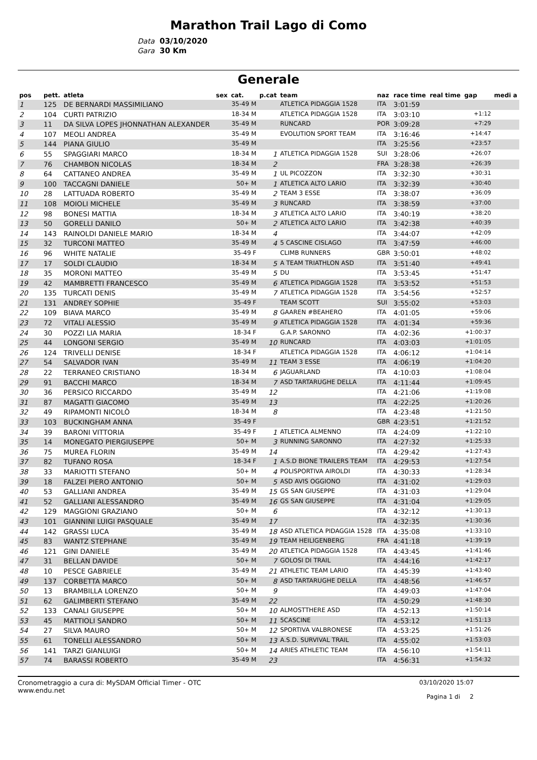Marathon Trail Lago di Como
Data 03/10/2020
Gara 30 Km
Generale
| pos | pett. | atleta | sex | cat. | p.cat | team | naz | race time | real time | gap | medi a |
| --- | --- | --- | --- | --- | --- | --- | --- | --- | --- | --- | --- |
| 1 | 125 | DE BERNARDI MASSIMILIANO | | 35-49 M | | ATLETICA PIDAGGIA 1528 | ITA | 3:01:59 | | | |
| 2 | 104 | CURTI PATRIZIO | | 18-34 M | | ATLETICA PIDAGGIA 1528 | ITA | 3:03:10 | | +1:12 | |
| 3 | 11 | DA SILVA LOPES JHONNATHAN ALEXANDER | | 35-49 M | | RUNCARD | POR | 3:09:28 | | +7:29 | |
| 4 | 107 | MEOLI ANDREA | | 35-49 M | | EVOLUTION SPORT TEAM | ITA | 3:16:46 | | +14:47 | |
| 5 | 144 | PIANA GIULIO | | 35-49 M | | | ITA | 3:25:56 | | +23:57 | |
| 6 | 55 | SPAGGIARI MARCO | | 18-34 M | 1 | ATLETICA PIDAGGIA 1528 | SUI | 3:28:06 | | +26:07 | |
| 7 | 76 | CHAMBON NICOLAS | | 18-34 M | 2 | | FRA | 3:28:38 | | +26:39 | |
| 8 | 64 | CATTANEO ANDREA | | 35-49 M | 1 | UL PICOZZON | ITA | 3:32:30 | | +30:31 | |
| 9 | 100 | TACCAGNI DANIELE | | 50+ M | 1 | ATLETICA ALTO LARIO | ITA | 3:32:39 | | +30:40 | |
| 10 | 28 | LATTUADA ROBERTO | | 35-49 M | 2 | TEAM 3 ESSE | ITA | 3:38:07 | | +36:09 | |
| 11 | 108 | MOIOLI MICHELE | | 35-49 M | 3 | RUNCARD | ITA | 3:38:59 | | +37:00 | |
| 12 | 98 | BONESI MATTIA | | 18-34 M | 3 | ATLETICA ALTO LARIO | ITA | 3:40:19 | | +38:20 | |
| 13 | 50 | GORELLI DANILO | | 50+ M | 2 | ATLETICA ALTO LARIO | ITA | 3:42:38 | | +40:39 | |
| 14 | 143 | RAINOLDI DANIELE MARIO | | 18-34 M | 4 | | ITA | 3:44:07 | | +42:09 | |
| 15 | 32 | TURCONI MATTEO | | 35-49 M | 4 | 5 CASCINE CISLAGO | ITA | 3:47:59 | | +46:00 | |
| 16 | 96 | WHITE NATALIE | | 35-49 F | | CLIMB RUNNERS | GBR | 3:50:01 | | +48:02 | |
| 17 | 17 | SOLDI CLAUDIO | | 18-34 M | 5 | A TEAM TRIATHLON ASD | ITA | 3:51:40 | | +49:41 | |
| 18 | 35 | MORONI MATTEO | | 35-49 M | 5 | DU | ITA | 3:53:45 | | +51:47 | |
| 19 | 42 | MAMBRETTI FRANCESCO | | 35-49 M | 6 | ATLETICA PIDAGGIA 1528 | ITA | 3:53:52 | | +51:53 | |
| 20 | 135 | TURCATI DENIS | | 35-49 M | 7 | ATLETICA PIDAGGIA 1528 | ITA | 3:54:56 | | +52:57 | |
| 21 | 131 | ANDREY SOPHIE | | 35-49 F | | TEAM SCOTT | SUI | 3:55:02 | | +53:03 | |
| 22 | 109 | BIAVA MARCO | | 35-49 M | 8 | GAAREN #BEAHERO | ITA | 4:01:05 | | +59:06 | |
| 23 | 72 | VITALI ALESSIO | | 35-49 M | 9 | ATLETICA PIDAGGIA 1528 | ITA | 4:01:34 | | +59:36 | |
| 24 | 30 | POZZI LIA MARIA | | 18-34 F | | G.A.P. SARONNO | ITA | 4:02:36 | | +1:00:37 | |
| 25 | 44 | LONGONI SERGIO | | 35-49 M | 10 | RUNCARD | ITA | 4:03:03 | | +1:01:05 | |
| 26 | 124 | TRIVELLI DENISE | | 18-34 F | | ATLETICA PIDAGGIA 1528 | ITA | 4:06:12 | | +1:04:14 | |
| 27 | 54 | SALVADOR IVAN | | 35-49 M | 11 | TEAM 3 ESSE | ITA | 4:06:19 | | +1:04:20 | |
| 28 | 22 | TERRANEO CRISTIANO | | 18-34 M | 6 | JAGUARLAND | ITA | 4:10:03 | | +1:08:04 | |
| 29 | 91 | BACCHI MARCO | | 18-34 M | 7 | ASD TARTARUGHE DELLA | ITA | 4:11:44 | | +1:09:45 | |
| 30 | 36 | PERSICO RICCARDO | | 35-49 M | 12 | | ITA | 4:21:06 | | +1:19:08 | |
| 31 | 87 | MAGATTI GIACOMO | | 35-49 M | 13 | | ITA | 4:22:25 | | +1:20:26 | |
| 32 | 49 | RIPAMONTI NICOLÒ | | 18-34 M | 8 | | ITA | 4:23:48 | | +1:21:50 | |
| 33 | 103 | BUCKINGHAM ANNA | | 35-49 F | | | GBR | 4:23:51 | | +1:21:52 | |
| 34 | 39 | BARONI VITTORIA | | 35-49 F | 1 | ATLETICA ALMENNO | ITA | 4:24:09 | | +1:22:10 | |
| 35 | 14 | MONEGATO PIERGIUSEPPE | | 50+ M | 3 | RUNNING SARONNO | ITA | 4:27:32 | | +1:25:33 | |
| 36 | 75 | MUREA FLORIN | | 35-49 M | 14 | | ITA | 4:29:42 | | +1:27:43 | |
| 37 | 82 | TUFANO ROSA | | 18-34 F | 1 | A.S.D BIONE TRAILERS TEAM | ITA | 4:29:53 | | +1:27:54 | |
| 38 | 33 | MARIOTTI STEFANO | | 50+ M | 4 | POLISPORTIVA AIROLDI | ITA | 4:30:33 | | +1:28:34 | |
| 39 | 18 | FALZEI PIERO ANTONIO | | 50+ M | 5 | ASD AVIS OGGIONO | ITA | 4:31:02 | | +1:29:03 | |
| 40 | 53 | GALLIANI ANDREA | | 35-49 M | 15 | GS SAN GIUSEPPE | ITA | 4:31:03 | | +1:29:04 | |
| 41 | 52 | GALLIANI ALESSANDRO | | 35-49 M | 16 | GS SAN GIUSEPPE | ITA | 4:31:04 | | +1:29:05 | |
| 42 | 129 | MAGGIONI GRAZIANO | | 50+ M | 6 | | ITA | 4:32:12 | | +1:30:13 | |
| 43 | 101 | GIANNINI LUIGI PASQUALE | | 35-49 M | 17 | | ITA | 4:32:35 | | +1:30:36 | |
| 44 | 142 | GRASSI LUCA | | 35-49 M | 18 | ASD ATLETICA PIDAGGIA 1528 | ITA | 4:35:08 | | +1:33:10 | |
| 45 | 83 | WANTZ STEPHANE | | 35-49 M | 19 | TEAM HEILIGENBERG | FRA | 4:41:18 | | +1:39:19 | |
| 46 | 121 | GINI DANIELE | | 35-49 M | 20 | ATLETICA PIDAGGIA 1528 | ITA | 4:43:45 | | +1:41:46 | |
| 47 | 31 | BELLAN DAVIDE | | 50+ M | 7 | GOLOSI DI TRAIL | ITA | 4:44:16 | | +1:42:17 | |
| 48 | 10 | PESCE GABRIELE | | 35-49 M | 21 | ATHLETIC TEAM LARIO | ITA | 4:45:39 | | +1:43:40 | |
| 49 | 137 | CORBETTA MARCO | | 50+ M | 8 | ASD TARTARUGHE DELLA | ITA | 4:48:56 | | +1:46:57 | |
| 50 | 13 | BRAMBILLA LORENZO | | 50+ M | 9 | | ITA | 4:49:03 | | +1:47:04 | |
| 51 | 62 | GALIMBERTI STEFANO | | 35-49 M | 22 | | ITA | 4:50:29 | | +1:48:30 | |
| 52 | 133 | CANALI GIUSEPPE | | 50+ M | 10 | ALMOSTTHERE ASD | ITA | 4:52:13 | | +1:50:14 | |
| 53 | 45 | MATTIOLI SANDRO | | 50+ M | 11 | 5CASCINE | ITA | 4:53:12 | | +1:51:13 | |
| 54 | 27 | SILVA MAURO | | 50+ M | 12 | SPORTIVA VALBRONESE | ITA | 4:53:25 | | +1:51:26 | |
| 55 | 61 | TONELLI ALESSANDRO | | 50+ M | 13 | A.S.D. SURVIVAL TRAIL | ITA | 4:55:02 | | +1:53:03 | |
| 56 | 141 | TARZI GIANLUIGI | | 50+ M | 14 | ARIES ATHLETIC TEAM | ITA | 4:56:10 | | +1:54:11 | |
| 57 | 74 | BARASSI ROBERTO | | 35-49 M | 23 | | ITA | 4:56:31 | | +1:54:32 | |
Cronometraggio a cura di: MySDAM Official Timer - OTC
www.endu.net
03/10/2020 15:07
Pagina 1 di 2